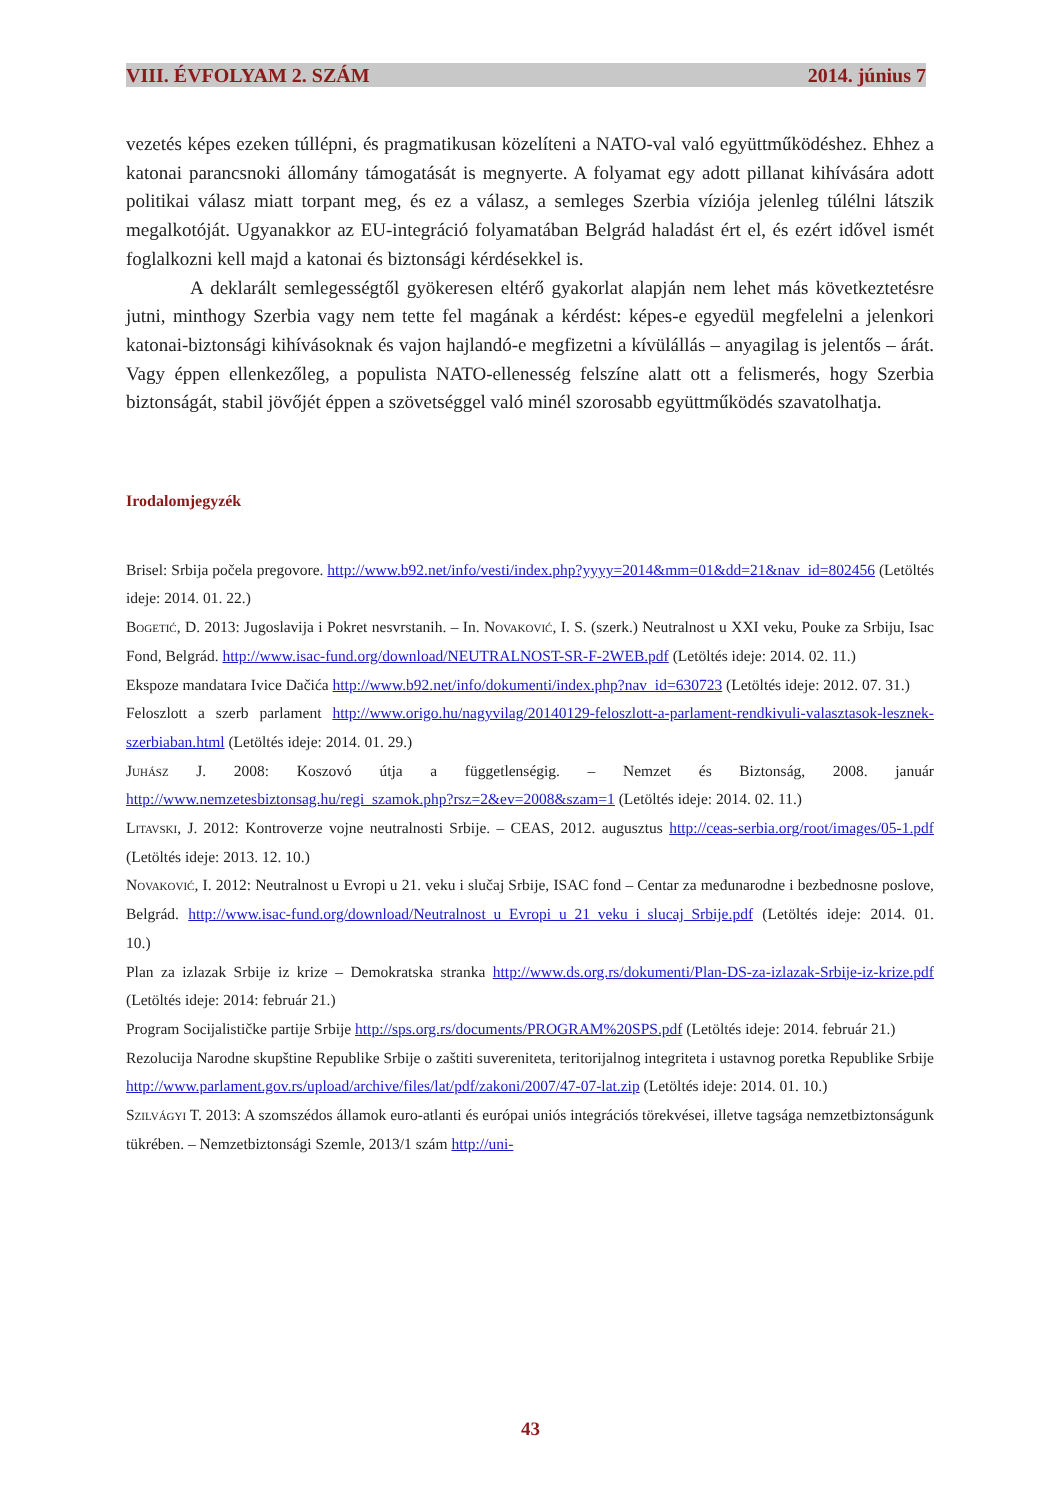VIII. ÉVFOLYAM 2. SZÁM 2014. június 7
vezetés képes ezeken túllépni, és pragmatikusan közelíteni a NATO-val való együttműködéshez. Ehhez a katonai parancsnoki állomány támogatását is megnyerte. A folyamat egy adott pillanat kihívására adott politikai válasz miatt torpant meg, és ez a válasz, a semleges Szerbia víziója jelenleg túlélni látszik megalkotóját. Ugyanakkor az EU-integráció folyamatában Belgrád haladást ért el, és ezért idővel ismét foglalkozni kell majd a katonai és biztonsági kérdésekkel is.
A deklarált semlegességtől gyökeresen eltérő gyakorlat alapján nem lehet más következtetésre jutni, minthogy Szerbia vagy nem tette fel magának a kérdést: képes-e egyedül megfelelni a jelenkori katonai-biztonsági kihívásoknak és vajon hajlandó-e megfizetni a kívülállás – anyagilag is jelentős – árát. Vagy éppen ellenkezőleg, a populista NATO-ellenesség felszíne alatt ott a felismerés, hogy Szerbia biztonságát, stabil jövőjét éppen a szövetséggel való minél szorosabb együttműködés szavatolhatja.
Irodalomjegyzék
Brisel: Srbija počela pregovore. http://www.b92.net/info/vesti/index.php?yyyy=2014&mm=01&dd=21&nav_id=802456 (Letöltés ideje: 2014. 01. 22.)
Bogetić, D. 2013: Jugoslavija i Pokret nesvrstanih. – In. Novaković, I. S. (szerk.) Neutralnost u XXI veku, Pouke za Srbiju, Isac Fond, Belgrád. http://www.isac-fund.org/download/NEUTRALNOST-SR-F-2WEB.pdf (Letöltés ideje: 2014. 02. 11.)
Ekspoze mandatara Ivice Dačića http://www.b92.net/info/dokumenti/index.php?nav_id=630723 (Letöltés ideje: 2012. 07. 31.)
Feloszlott a szerb parlament http://www.origo.hu/nagyvilag/20140129-feloszlott-a-parlament-rendkivuli-valasztasok-lesznek-szerbiaban.html (Letöltés ideje: 2014. 01. 29.)
Juhász J. 2008: Koszovó útja a függetlenségig. – Nemzet és Biztonság, 2008. január http://www.nemzetesbiztonsag.hu/regi_szamok.php?rsz=2&ev=2008&szam=1 (Letöltés ideje: 2014. 02. 11.)
Litavski, J. 2012: Kontroverze vojne neutralnosti Srbije. – CEAS, 2012. augusztus http://ceas-serbia.org/root/images/05-1.pdf (Letöltés ideje: 2013. 12. 10.)
Novaković, I. 2012: Neutralnost u Evropi u 21. veku i slučaj Srbije, ISAC fond – Centar za međunarodne i bezbednosne poslove, Belgrád. http://www.isac-fund.org/download/Neutralnost_u_Evropi_u_21_veku_i_slucaj_Srbije.pdf (Letöltés ideje: 2014. 01. 10.)
Plan za izlazak Srbije iz krize – Demokratska stranka http://www.ds.org.rs/dokumenti/Plan-DS-za-izlazak-Srbije-iz-krize.pdf (Letöltés ideje: 2014: február 21.)
Program Socijalističke partije Srbije http://sps.org.rs/documents/PROGRAM%20SPS.pdf (Letöltés ideje: 2014. február 21.)
Rezolucija Narodne skupštine Republike Srbije o zaštiti suvereniteta, teritorijalnog integriteta i ustavnog poretka Republike Srbije http://www.parlament.gov.rs/upload/archive/files/lat/pdf/zakoni/2007/47-07-lat.zip (Letöltés ideje: 2014. 01. 10.)
Szilvágyi T. 2013: A szomszédos államok euro-atlanti és európai uniós integrációs törekvései, illetve tagsága nemzetbiztonságunk tükrében. – Nemzetbiztonsági Szemle, 2013/1 szám http://uni-
43